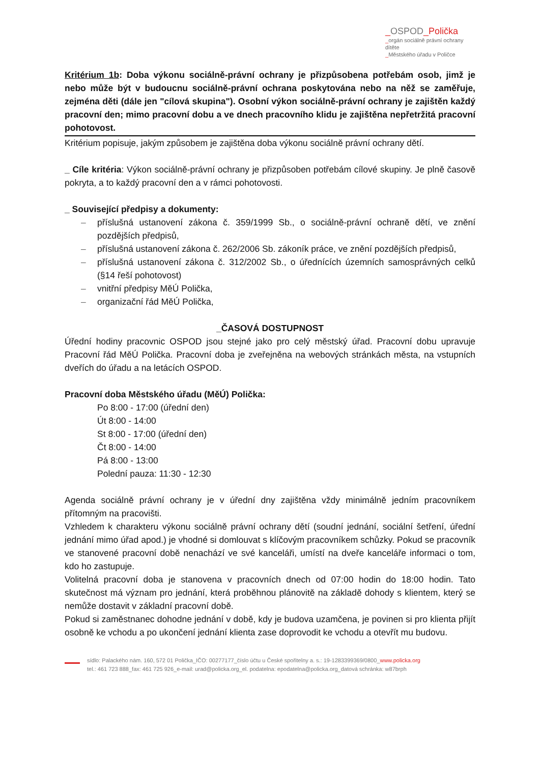_OSPOD_Polička
_orgán sociálně právní ochrany dítěte
_Městského úřadu v Poličce
Kritérium 1b: Doba výkonu sociálně-právní ochrany je přizpůsobena potřebám osob, jimž je nebo může být v budoucnu sociálně-právní ochrana poskytována nebo na něž se zaměřuje, zejména děti (dále jen "cílová skupina"). Osobní výkon sociálně-právní ochrany je zajištěn každý pracovní den; mimo pracovní dobu a ve dnech pracovního klidu je zajištěna nepřetržitá pracovní pohotovost.
Kritérium popisuje, jakým způsobem je zajištěna doba výkonu sociálně právní ochrany dětí.
_ Cíle kritéria: Výkon sociálně-právní ochrany je přizpůsoben potřebám cílové skupiny. Je plně časově pokryta, a to každý pracovní den a v rámci pohotovosti.
_ Související předpisy a dokumenty:
– příslušná ustanovení zákona č. 359/1999 Sb., o sociálně-právní ochraně dětí, ve znění pozdějších předpisů,
– příslušná ustanovení zákona č. 262/2006 Sb. zákoník práce, ve znění pozdějších předpisů,
– příslušná ustanovení zákona č. 312/2002 Sb., o úřednících územních samosprávných celků (§14 řeší pohotovost)
– vnitřní předpisy MěÚ Polička,
– organizační řád MěÚ Polička,
_ČASOVÁ DOSTUPNOST
Úřední hodiny pracovnic OSPOD jsou stejné jako pro celý městský úřad. Pracovní dobu upravuje Pracovní řád MěÚ Polička. Pracovní doba je zveřejněna na webových stránkách města, na vstupních dveřích do úřadu a na letácích OSPOD.
Pracovní doba Městského úřadu (MěÚ) Polička:
Po 8:00 - 17:00 (úřední den)
Út 8:00 - 14:00
St 8:00 - 17:00 (úřední den)
Čt 8:00 - 14:00
Pá 8:00 - 13:00
Polední pauza: 11:30 - 12:30
Agenda sociálně právní ochrany je v úřední dny zajištěna vždy minimálně jedním pracovníkem přítomným na pracovišti.
Vzhledem k charakteru výkonu sociálně právní ochrany dětí (soudní jednání, sociální šetření, úřední jednání mimo úřad apod.) je vhodné si domlouvat s klíčovým pracovníkem schůzky. Pokud se pracovník ve stanovené pracovní době nenachází ve své kanceláři, umístí na dveře kanceláře informaci o tom, kdo ho zastupuje.
Volitelná pracovní doba je stanovena v pracovních dnech od 07:00 hodin do 18:00 hodin. Tato skutečnost má význam pro jednání, která proběhnou plánovitě na základě dohody s klientem, který se nemůže dostavit v základní pracovní době.
Pokud si zaměstnanec dohodne jednání v době, kdy je budova uzamčena, je povinen si pro klienta přijít osobně ke vchodu a po ukončení jednání klienta zase doprovodit ke vchodu a otevřít mu budovu.
sídlo: Palackého nám. 160, 572 01 Polička_IČO: 00277177_číslo účtu u České spořitelny a. s.: 19-1283399369/0800_www.policka.org
tel.: 461 723 888_fax: 461 725 926_e-mail: urad@policka.org_el. podatelna: epodatelna@policka.org_datová schránka: w87brph